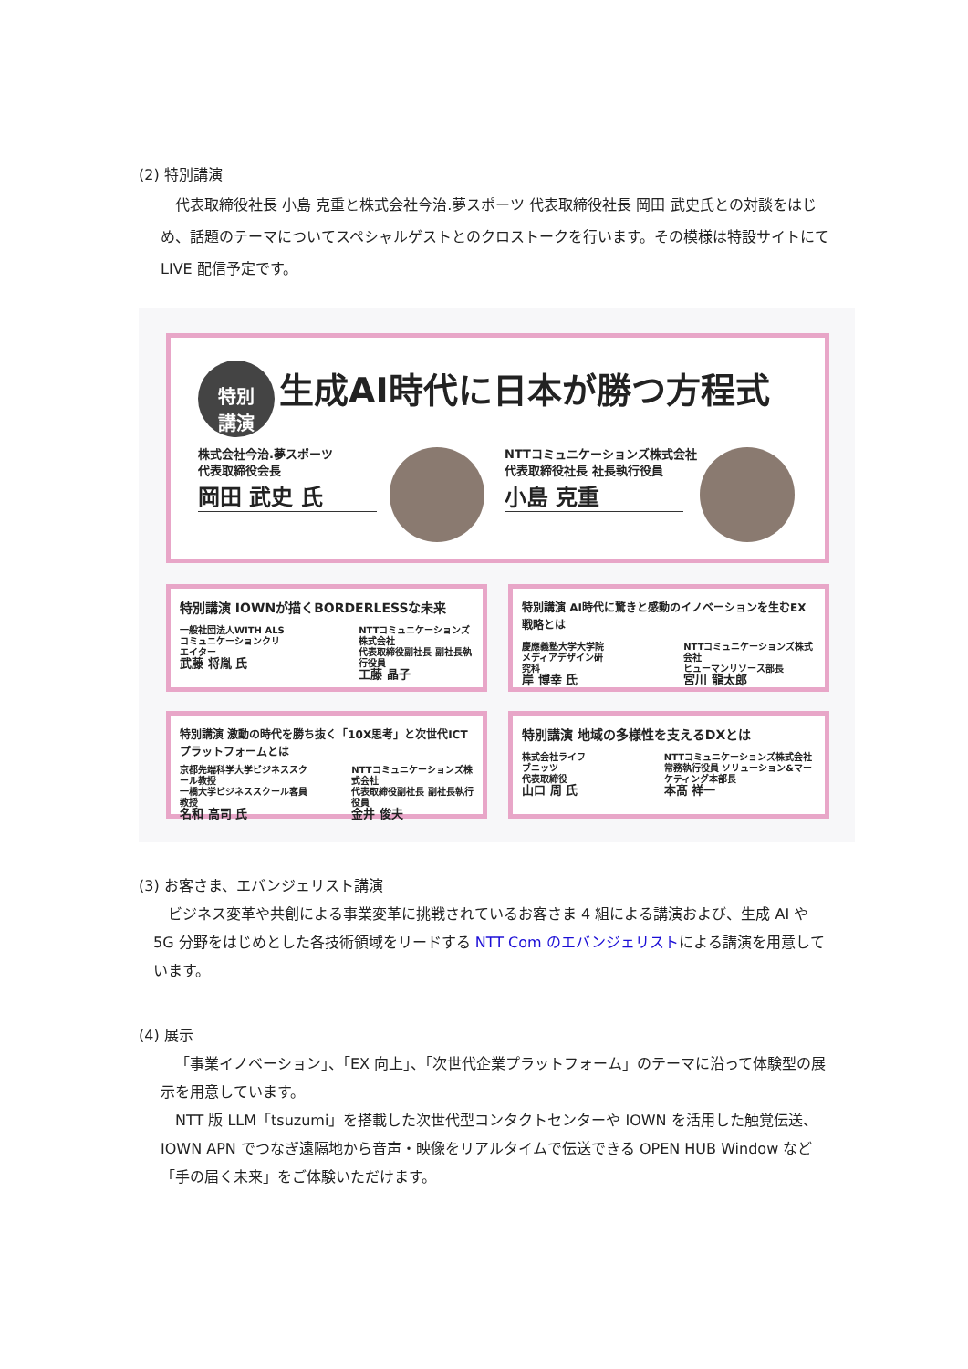(2) 特別講演
代表取締役社長 小島 克重と株式会社今治.夢スポーツ 代表取締役社長 岡田 武史氏との対談をはじめ、話題のテーマについてスペシャルゲストとのクロストークを行います。その模様は特設サイトにて LIVE 配信予定です。
特別
講演 生成AI時代に日本が勝つ方程式
株式会社今治.夢スポーツ
代表取締役会長
岡田 武史 氏
NTTコミュニケーションズ株式会社
代表取締役社長 社長執行役員
小島 克重
特別講演 IOWNが描くBORDERLESSな未来
一般社団法人WITH ALS
コミュニケーションクリエイター
武藤 将胤 氏
NTTコミュニケーションズ株式会社
代表取締役副社長 副社長執行役員
工藤 晶子
特別講演 AI時代に驚きと感動のイノベーションを生むEX戦略とは
慶應義塾大学大学院
メディアデザイン研究科
岸 博幸 氏
NTTコミュニケーションズ株式会社
ヒューマンリソース部長
宮川 龍太郎
特別講演 激動の時代を勝ち抜く「10X思考」と次世代ICTプラットフォームとは
京都先端科学大学ビジネススクール教授
一橋大学ビジネススクール客員教授
名和 高司 氏
NTTコミュニケーションズ株式会社
代表取締役副社長 副社長執行役員
金井 俊夫
特別講演 地域の多様性を支えるDXとは
株式会社ライフブニッツ
代表取締役
山口 周 氏
NTTコミュニケーションズ株式会社
常務執行役員 ソリューション&マーケティング本部長
本髙 祥一
(3) お客さま、エバンジェリスト講演
ビジネス変革や共創による事業変革に挑戦されているお客さま 4 組による講演および、生成 AI や 5G 分野をはじめとした各技術領域をリードする NTT Com のエバンジェリストによる講演を用意しています。
(4) 展示
「事業イノベーション」、「EX 向上」、「次世代企業プラットフォーム」のテーマに沿って体験型の展示を用意しています。
NTT 版 LLM「tsuzumi」を搭載した次世代型コンタクトセンターや IOWN を活用した触覚伝送、IOWN APN でつなぎ遠隔地から音声・映像をリアルタイムで伝送できる OPEN HUB Window など「手の届く未来」をご体験いただけます。